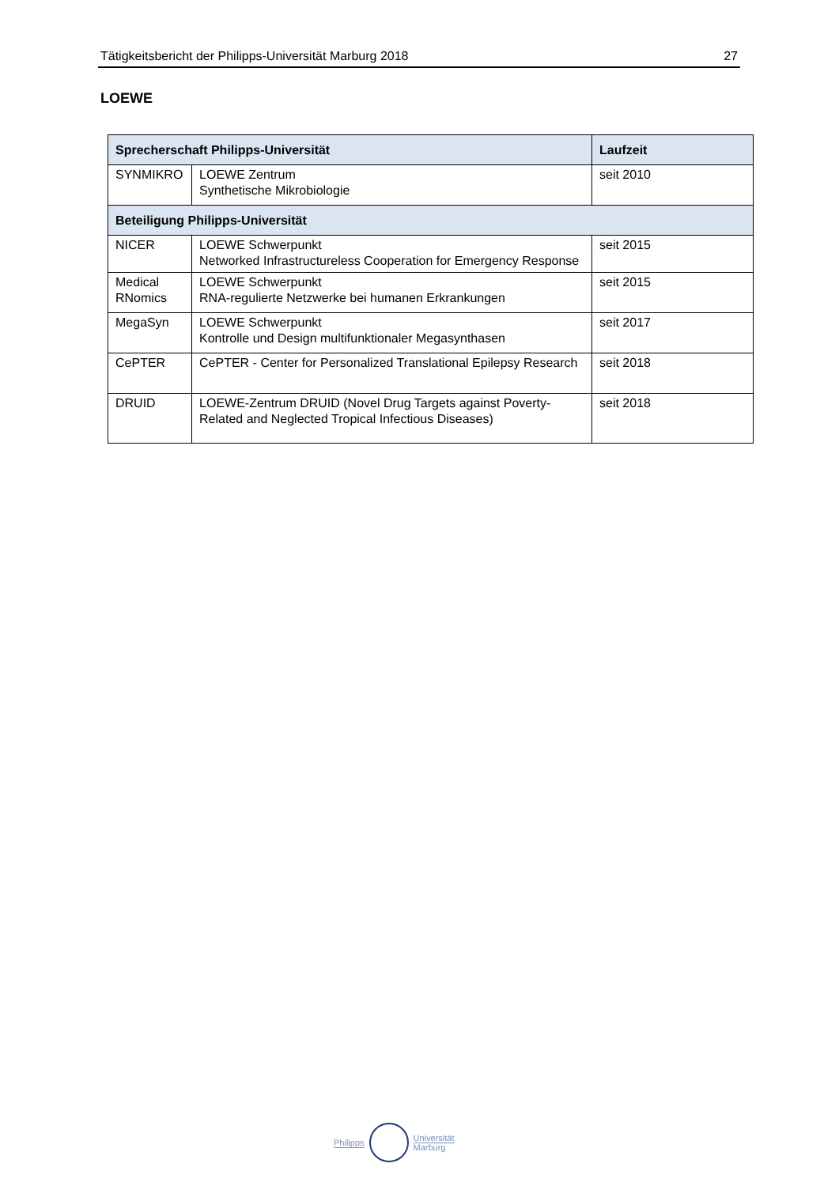Tätigkeitsbericht der Philipps-Universität Marburg 2018 27
LOEWE
| Sprecherschaft Philipps-Universität | | Laufzeit |
| --- | --- | --- |
| SYNMIKRO | LOEWE Zentrum Synthetische Mikrobiologie | seit 2010 |
| Beteiligung Philipps-Universität | | |
| NICER | LOEWE Schwerpunkt Networked Infrastructureless Cooperation for Emergency Response | seit 2015 |
| Medical RNomics | LOEWE Schwerpunkt RNA-regulierte Netzwerke bei humanen Erkrankungen | seit 2015 |
| MegaSyn | LOEWE Schwerpunkt Kontrolle und Design multifunktionaler Megasynthasen | seit 2017 |
| CePTER | CePTER - Center for Personalized Translational Epilepsy Research | seit 2018 |
| DRUID | LOEWE-Zentrum DRUID (Novel Drug Targets against Poverty-Related and Neglected Tropical Infectious Diseases) | seit 2018 |
Philipps
Universität
Marburg